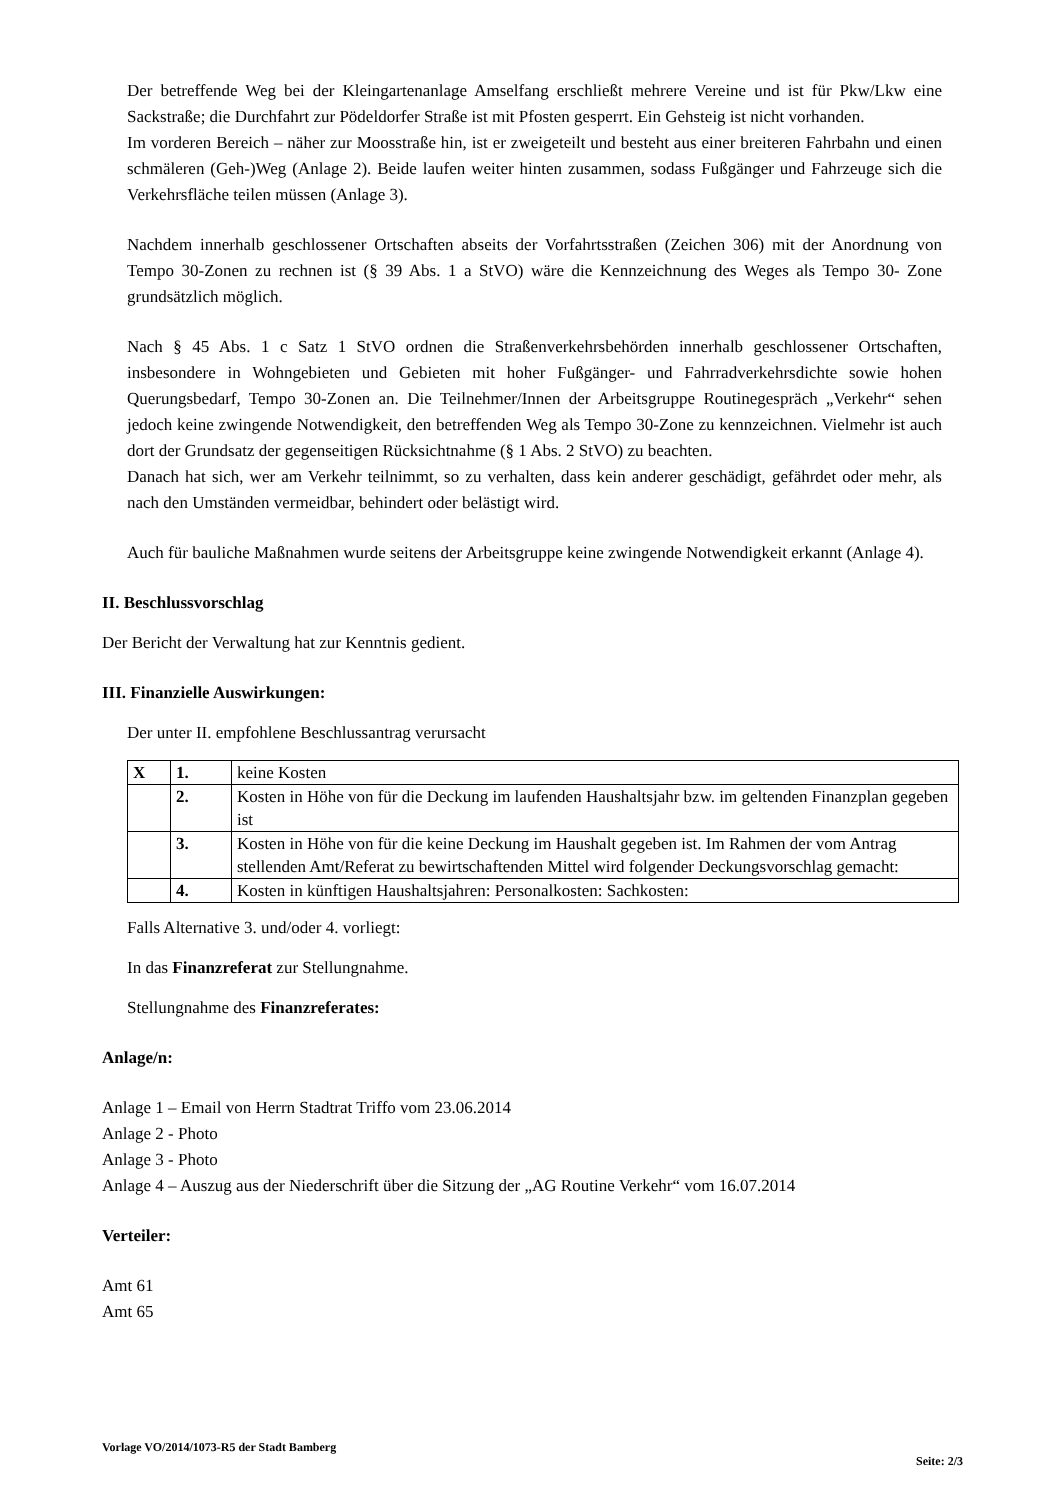Der betreffende Weg bei der Kleingartenanlage Amselfang erschließt mehrere Vereine und ist für Pkw/Lkw eine Sackstraße; die Durchfahrt zur Pödeldorfer Straße ist mit Pfosten gesperrt. Ein Gehsteig ist nicht vorhanden.
Im vorderen Bereich – näher zur Moosstraße hin, ist er zweigeteilt und besteht aus einer breiteren Fahrbahn und einen schmäleren (Geh-)Weg (Anlage 2). Beide laufen weiter hinten zusammen, sodass Fußgänger und Fahrzeuge sich die Verkehrsfläche teilen müssen (Anlage 3).
Nachdem innerhalb geschlossener Ortschaften abseits der Vorfahrtsstraßen (Zeichen 306) mit der Anordnung von Tempo 30-Zonen zu rechnen ist (§ 39 Abs. 1 a StVO) wäre die Kennzeichnung des Weges als Tempo 30- Zone grundsätzlich möglich.
Nach § 45 Abs. 1 c Satz 1 StVO ordnen die Straßenverkehrsbehörden innerhalb geschlossener Ortschaften, insbesondere in Wohngebieten und Gebieten mit hoher Fußgänger- und Fahrradverkehrsdichte sowie hohen Querungsbedarf, Tempo 30-Zonen an. Die Teilnehmer/Innen der Arbeitsgruppe Routinegespräch „Verkehr“ sehen jedoch keine zwingende Notwendigkeit, den betreffenden Weg als Tempo 30-Zone zu kennzeichnen. Vielmehr ist auch dort der Grundsatz der gegenseitigen Rücksichtnahme (§ 1 Abs. 2 StVO) zu beachten.
Danach hat sich, wer am Verkehr teilnimmt, so zu verhalten, dass kein anderer geschädigt, gefährdet oder mehr, als nach den Umständen vermeidbar, behindert oder belästigt wird.
Auch für bauliche Maßnahmen wurde seitens der Arbeitsgruppe keine zwingende Notwendigkeit erkannt (Anlage 4).
II. Beschlussvorschlag
Der Bericht der Verwaltung hat zur Kenntnis gedient.
III. Finanzielle Auswirkungen:
Der unter II. empfohlene Beschlussantrag verursacht
| X | 1. | keine Kosten |
| | 2. | Kosten in Höhe von für die Deckung im laufenden Haushaltsjahr bzw. im geltenden Finanzplan gegeben ist |
| | 3. | Kosten in Höhe von für die keine Deckung im Haushalt gegeben ist. Im Rahmen der vom Antrag stellenden Amt/Referat zu bewirtschaftenden Mittel wird folgender Deckungsvorschlag gemacht: |
| | 4. | Kosten in künftigen Haushaltsjahren: Personalkosten: Sachkosten: |
Falls Alternative 3. und/oder 4. vorliegt:
In das Finanzreferat zur Stellungnahme.
Stellungnahme des Finanzreferates:
Anlage/n:
Anlage 1 – Email von Herrn Stadtrat Triffo vom 23.06.2014
Anlage 2 - Photo
Anlage 3 - Photo
Anlage 4 – Auszug aus der Niederschrift über die Sitzung der „AG Routine Verkehr“ vom 16.07.2014
Verteiler:
Amt 61
Amt 65
Vorlage VO/2014/1073-R5 der Stadt Bamberg Seite: 2/3